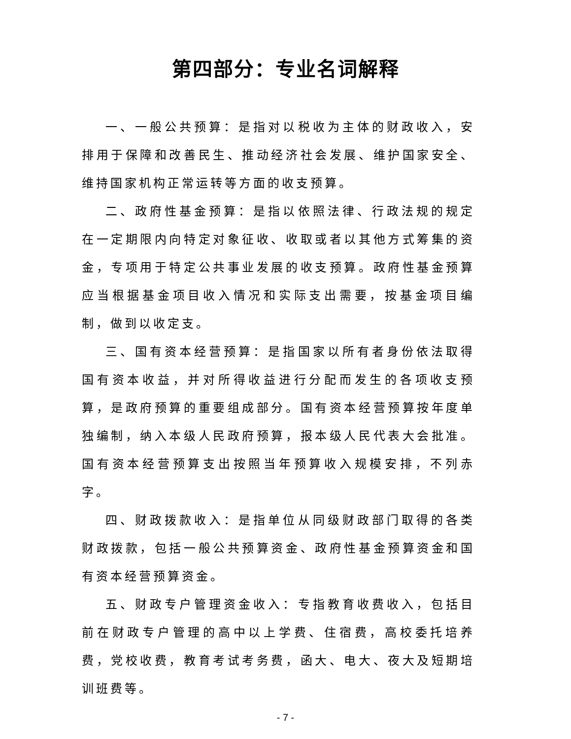第四部分：专业名词解释
一、一般公共预算：是指对以税收为主体的财政收入，安排用于保障和改善民生、推动经济社会发展、维护国家安全、维持国家机构正常运转等方面的收支预算。
二、政府性基金预算：是指以依照法律、行政法规的规定在一定期限内向特定对象征收、收取或者以其他方式筹集的资金，专项用于特定公共事业发展的收支预算。政府性基金预算应当根据基金项目收入情况和实际支出需要，按基金项目编制，做到以收定支。
三、国有资本经营预算：是指国家以所有者身份依法取得国有资本收益，并对所得收益进行分配而发生的各项收支预算，是政府预算的重要组成部分。国有资本经营预算按年度单独编制，纳入本级人民政府预算，报本级人民代表大会批准。国有资本经营预算支出按照当年预算收入规模安排，不列赤字。
四、财政拨款收入：是指单位从同级财政部门取得的各类财政拨款，包括一般公共预算资金、政府性基金预算资金和国有资本经营预算资金。
五、财政专户管理资金收入：专指教育收费收入，包括目前在财政专户管理的高中以上学费、住宿费，高校委托培养费，党校收费，教育考试考务费，函大、电大、夜大及短期培训班费等。
- 7 -